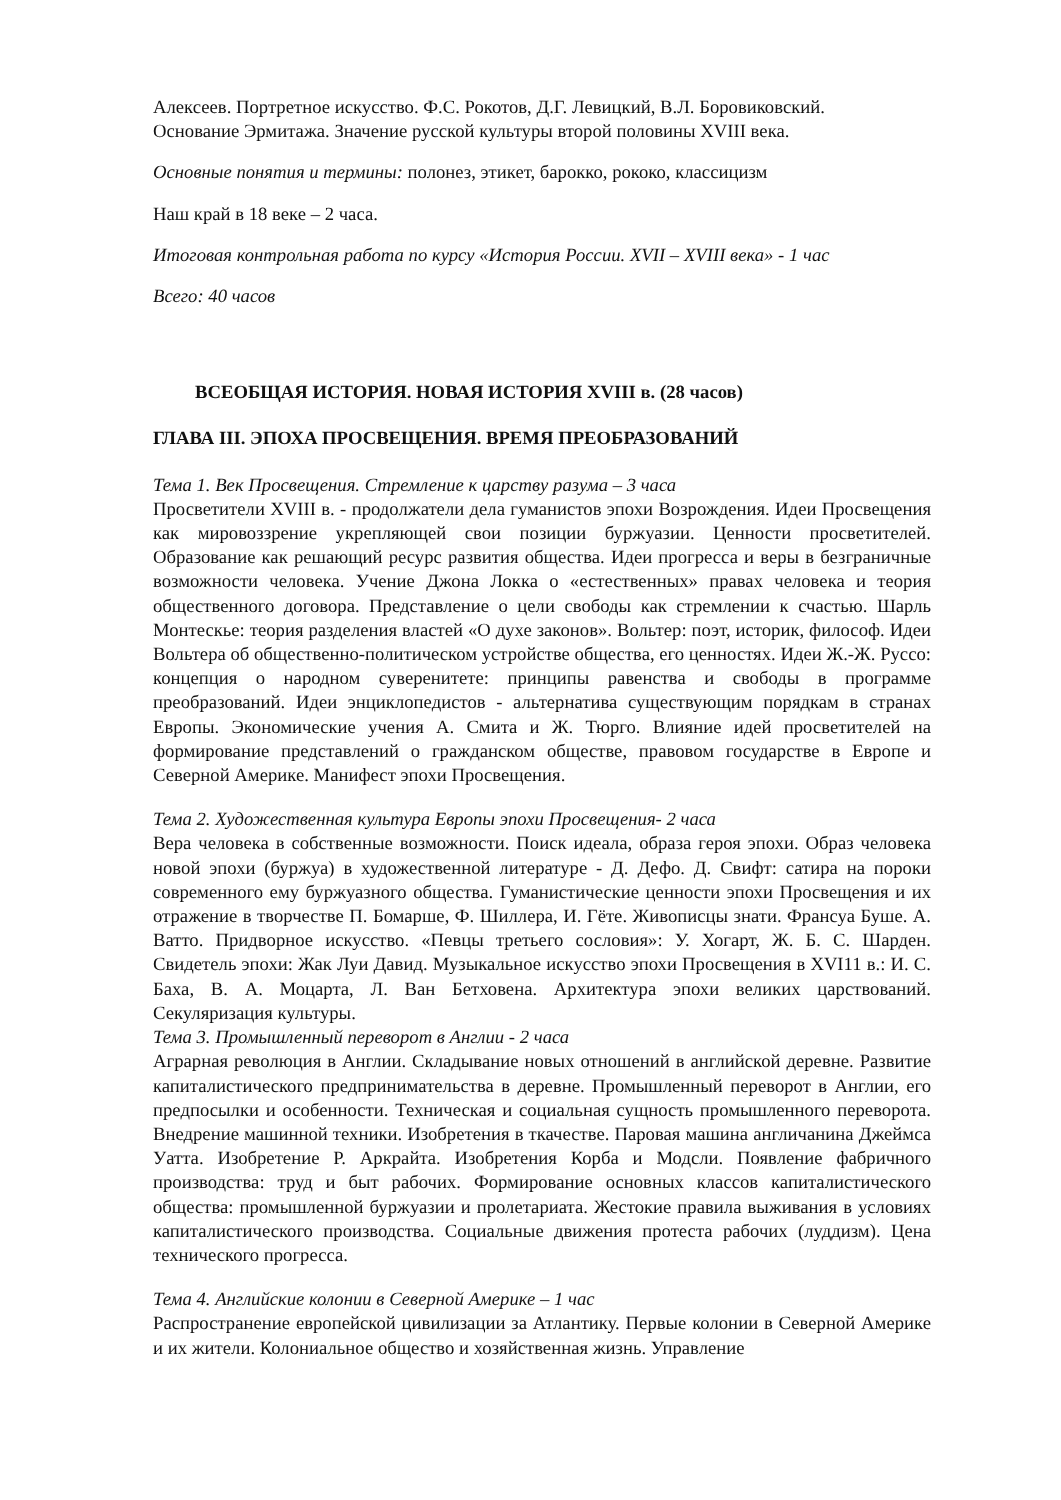Алексеев. Портретное искусство. Ф.С. Рокотов, Д.Г. Левицкий, В.Л. Боровиковский.
Основание Эрмитажа. Значение русской культуры второй половины XVIII века.
Основные понятия и термины: полонез, этикет, барокко, рококо, классицизм
Наш край в 18 веке – 2 часа.
Итоговая контрольная работа по курсу «История России. XVII – XVIII века» - 1 час
Всего: 40 часов
ВСЕОБЩАЯ ИСТОРИЯ. НОВАЯ ИСТОРИЯ XVIII в. (28 часов)
ГЛАВА III. ЭПОХА ПРОСВЕЩЕНИЯ. ВРЕМЯ ПРЕОБРАЗОВАНИЙ
Тема 1. Век Просвещения. Стремление к царству разума – 3 часа
Просветители XVIII в. - продолжатели дела гуманистов эпохи Возрождения. Идеи Просвещения как мировоззрение укрепляющей свои позиции буржуазии. Ценности просветителей. Образование как решающий ресурс развития общества. Идеи прогресса и веры в безграничные возможности человека. Учение Джона Локка о «естественных» правах человека и теория общественного договора. Представление о цели свободы как стремлении к счастью. Шарль Монтескье: теория разделения властей «О духе законов». Вольтер: поэт, историк, философ. Идеи Вольтера об общественно-политическом устройстве общества, его ценностях. Идеи Ж.-Ж. Руссо: концепция о народном суверенитете: принципы равенства и свободы в программе преобразований. Идеи энциклопедистов - альтернатива существующим порядкам в странах Европы. Экономические учения А. Смита и Ж. Тюрго. Влияние идей просветителей на формирование представлений о гражданском обществе, правовом государстве в Европе и Северной Америке. Манифест эпохи Просвещения.
Тема 2. Художественная культура Европы эпохи Просвещения- 2 часа
Вера человека в собственные возможности. Поиск идеала, образа героя эпохи. Образ человека новой эпохи (буржуа) в художественной литературе - Д. Дефо. Д. Свифт: сатира на пороки современного ему буржуазного общества. Гуманистические ценности эпохи Просвещения и их отражение в творчестве П. Бомарше, Ф. Шиллера, И. Гёте. Живописцы знати. Франсуа Буше. А. Ватто. Придворное искусство. «Певцы третьего сословия»: У. Хогарт, Ж. Б. С. Шарден. Свидетель эпохи: Жак Луи Давид. Музыкальное искусство эпохи Просвещения в XVI11 в.: И. С. Баха, В. А. Моцарта, Л. Ван Бетховена. Архитектура эпохи великих царствований. Секуляризация культуры.
Тема 3. Промышленный переворот в Англии - 2 часа
Аграрная революция в Англии. Складывание новых отношений в английской деревне. Развитие капиталистического предпринимательства в деревне. Промышленный переворот в Англии, его предпосылки и особенности. Техническая и социальная сущность промышленного переворота. Внедрение машинной техники. Изобретения в ткачестве. Паровая машина англичанина Джеймса Уатта. Изобретение Р. Аркрайта. Изобретения Корба и Модсли. Появление фабричного производства: труд и быт рабочих. Формирование основных классов капиталистического общества: промышленной буржуазии и пролетариата. Жестокие правила выживания в условиях капиталистического производства. Социальные движения протеста рабочих (луддизм). Цена технического прогресса.
Тема 4. Английские колонии в Северной Америке – 1 час
Распространение европейской цивилизации за Атлантику. Первые колонии в Северной Америке и их жители. Колониальное общество и хозяйственная жизнь. Управление